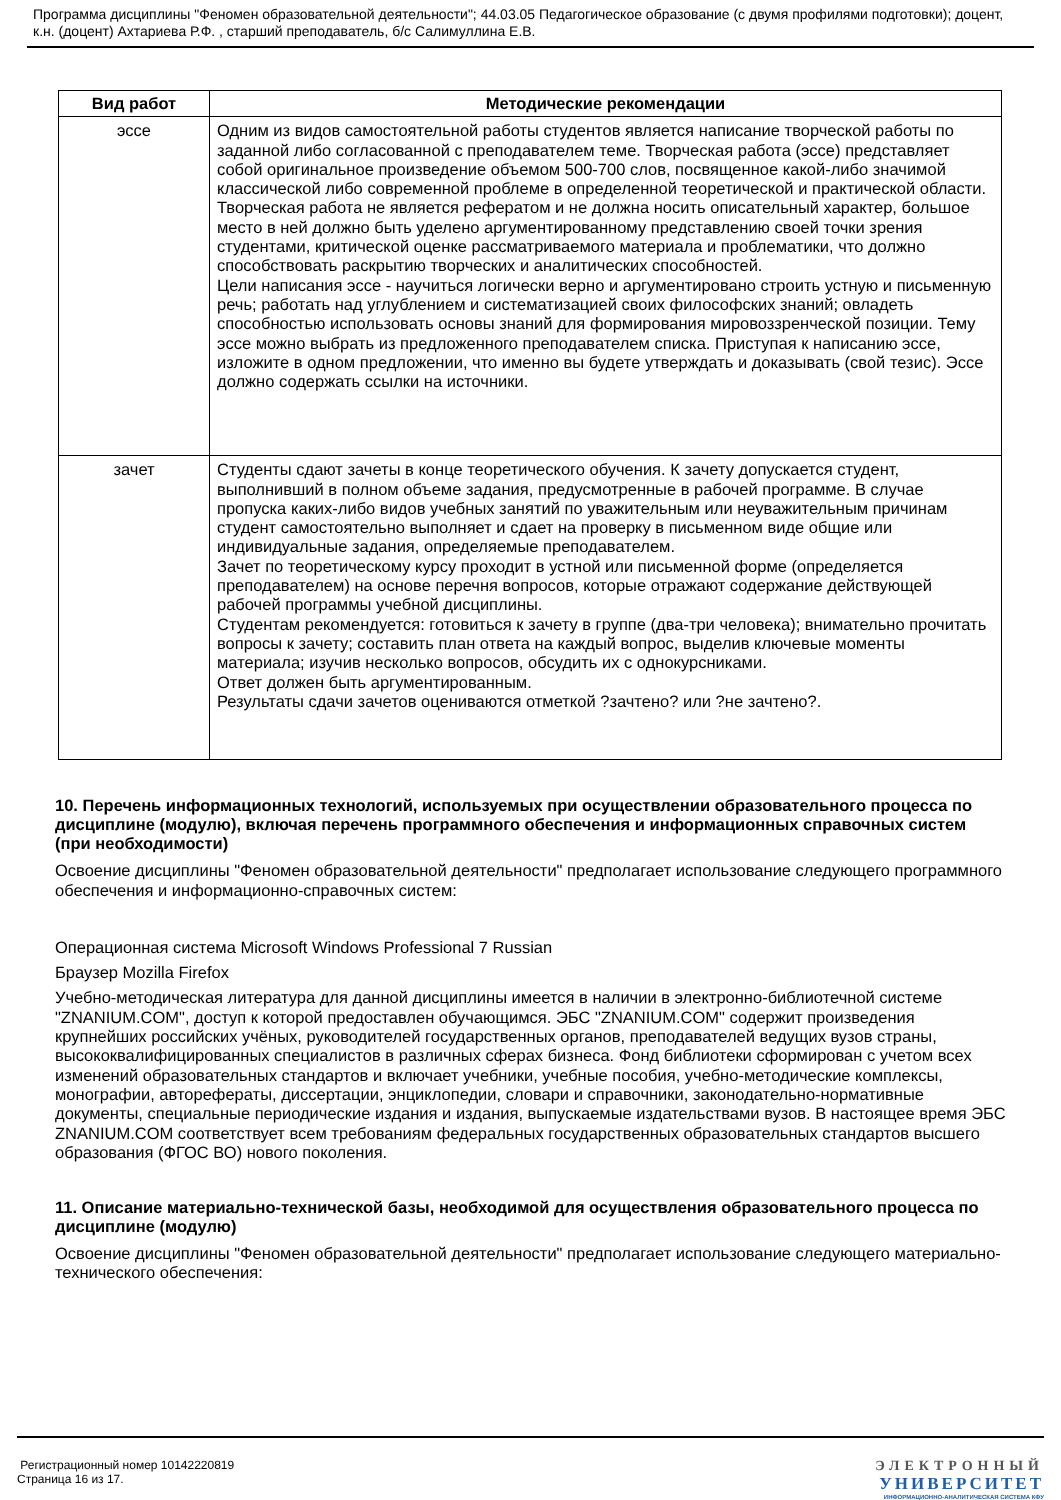Программа дисциплины "Феномен образовательной деятельности"; 44.03.05 Педагогическое образование (с двумя профилями подготовки); доцент, к.н. (доцент) Ахтариева Р.Ф. , старший преподаватель, б/с Салимуллина Е.В.
| Вид работ | Методические рекомендации |
| --- | --- |
| эссе | Одним из видов самостоятельной работы студентов является написание творческой работы по заданной либо согласованной с преподавателем теме. Творческая работа (эссе) представляет собой оригинальное произведение объемом 500-700 слов, посвященное какой-либо значимой классической либо современной проблеме в определенной теоретической и практической области. Творческая работа не является рефератом и не должна носить описательный характер, большое место в ней должно быть уделено аргументированному представлению своей точки зрения студентами, критической оценке рассматриваемого материала и проблематики, что должно способствовать раскрытию творческих и аналитических способностей. Цели написания эссе - научиться логически верно и аргументировано строить устную и письменную речь; работать над углублением и систематизацией своих философских знаний; овладеть способностью использовать основы знаний для формирования мировоззренческой позиции. Тему эссе можно выбрать из предложенного преподавателем списка. Приступая к написанию эссе, изложите в одном предложении, что именно вы будете утверждать и доказывать (свой тезис). Эссе должно содержать ссылки на источники. |
| зачет | Студенты сдают зачеты в конце теоретического обучения. К зачету допускается студент, выполнивший в полном объеме задания, предусмотренные в рабочей программе. В случае пропуска каких-либо видов учебных занятий по уважительным или неуважительным причинам студент самостоятельно выполняет и сдает на проверку в письменном виде общие или индивидуальные задания, определяемые преподавателем. Зачет по теоретическому курсу проходит в устной или письменной форме (определяется преподавателем) на основе перечня вопросов, которые отражают содержание действующей рабочей программы учебной дисциплины. Студентам рекомендуется: готовиться к зачету в группе (два-три человека); внимательно прочитать вопросы к зачету; составить план ответа на каждый вопрос, выделив ключевые моменты материала; изучив несколько вопросов, обсудить их с однокурсниками. Ответ должен быть аргументированным. Результаты сдачи зачетов оцениваются отметкой ?зачтено? или ?не зачтено?. |
10. Перечень информационных технологий, используемых при осуществлении образовательного процесса по дисциплине (модулю), включая перечень программного обеспечения и информационных справочных систем (при необходимости)
Освоение дисциплины "Феномен образовательной деятельности" предполагает использование следующего программного обеспечения и информационно-справочных систем:
Операционная система Microsoft Windows Professional 7 Russian
Браузер Mozilla Firefox
Учебно-методическая литература для данной дисциплины имеется в наличии в электронно-библиотечной системе "ZNANIUM.COM", доступ к которой предоставлен обучающимся. ЭБС "ZNANIUM.COM" содержит произведения крупнейших российских учёных, руководителей государственных органов, преподавателей ведущих вузов страны, высококвалифицированных специалистов в различных сферах бизнеса. Фонд библиотеки сформирован с учетом всех изменений образовательных стандартов и включает учебники, учебные пособия, учебно-методические комплексы, монографии, авторефераты, диссертации, энциклопедии, словари и справочники, законодательно-нормативные документы, специальные периодические издания и издания, выпускаемые издательствами вузов. В настоящее время ЭБС ZNANIUM.COM соответствует всем требованиям федеральных государственных образовательных стандартов высшего образования (ФГОС ВО) нового поколения.
11. Описание материально-технической базы, необходимой для осуществления образовательного процесса по дисциплине (модулю)
Освоение дисциплины "Феномен образовательной деятельности" предполагает использование следующего материально-технического обеспечения:
Регистрационный номер 10142220819
Страница 16 из 17.
ЭЛЕКТРОННЫЙ
УНИВЕРСИТЕТ
ИНФОРМАЦИОННО-АНАЛИТИЧЕСКАЯ СИСТЕМА КФУ